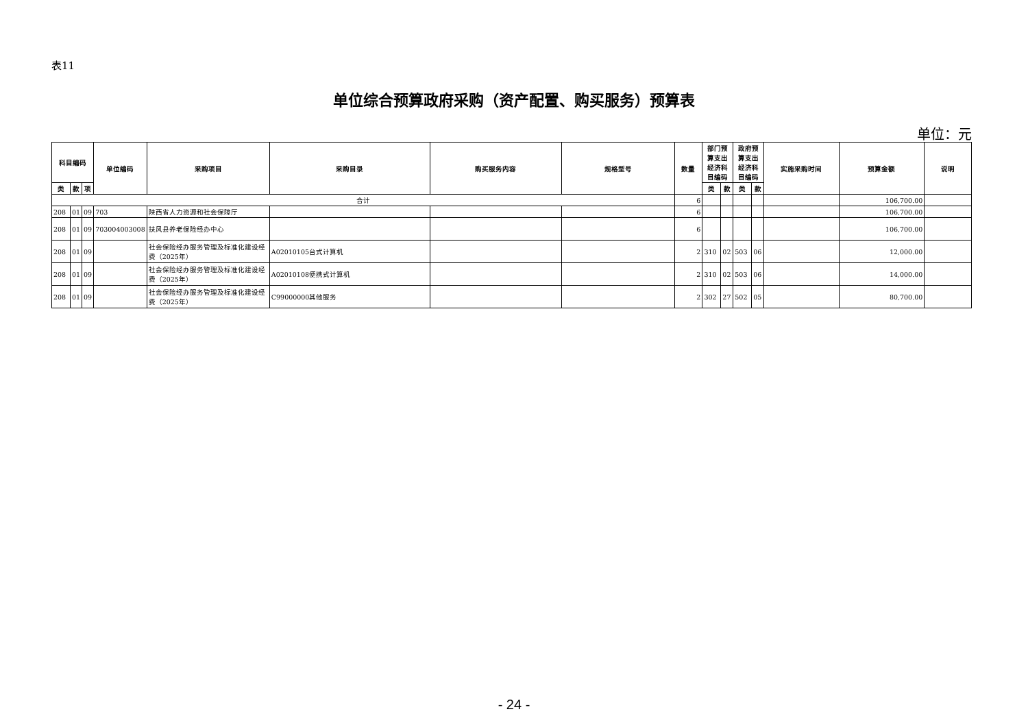表11
单位综合预算政府采购（资产配置、购买服务）预算表
单位：元
| 科目编码 | | | 单位编码 | 采购项目 | 采购目录 | 购买服务内容 | 规格型号 | 数量 | 部门预算支出经济科目编码 | | 政府预算支出经济科目编码 | | 实施采购时间 | 预算金额 | 说明 |
| --- | --- | --- | --- | --- | --- | --- | --- | --- | --- | --- | --- | --- | --- | --- | --- |
| 类 | 款 | 项 | | | | | | | 类 | 款 | 类 | 款 | | | |
| 合计 | | | | | | | | 6 | | | | | | 106,700.00 | |
| 208 | 01 | 09 | 703 | 陕西省人力资源和社会保障厅 | | | | 6 | | | | | | 106,700.00 | |
| 208 | 01 | 09 | 703004003008 | 扶风县养老保险经办中心 | | | | 6 | | | | | | 106,700.00 | |
| 208 | 01 | 09 | | 社会保险经办服务管理及标准化建设经费（2025年） | A02010105台式计算机 | | | 2 | 310 | 02 | 503 | 06 | | 12,000.00 | |
| 208 | 01 | 09 | | 社会保险经办服务管理及标准化建设经费（2025年） | A02010108便携式计算机 | | | 2 | 310 | 02 | 503 | 06 | | 14,000.00 | |
| 208 | 01 | 09 | | 社会保险经办服务管理及标准化建设经费（2025年） | C99000000其他服务 | | | 2 | 302 | 27 | 502 | 05 | | 80,700.00 | |
- 24 -